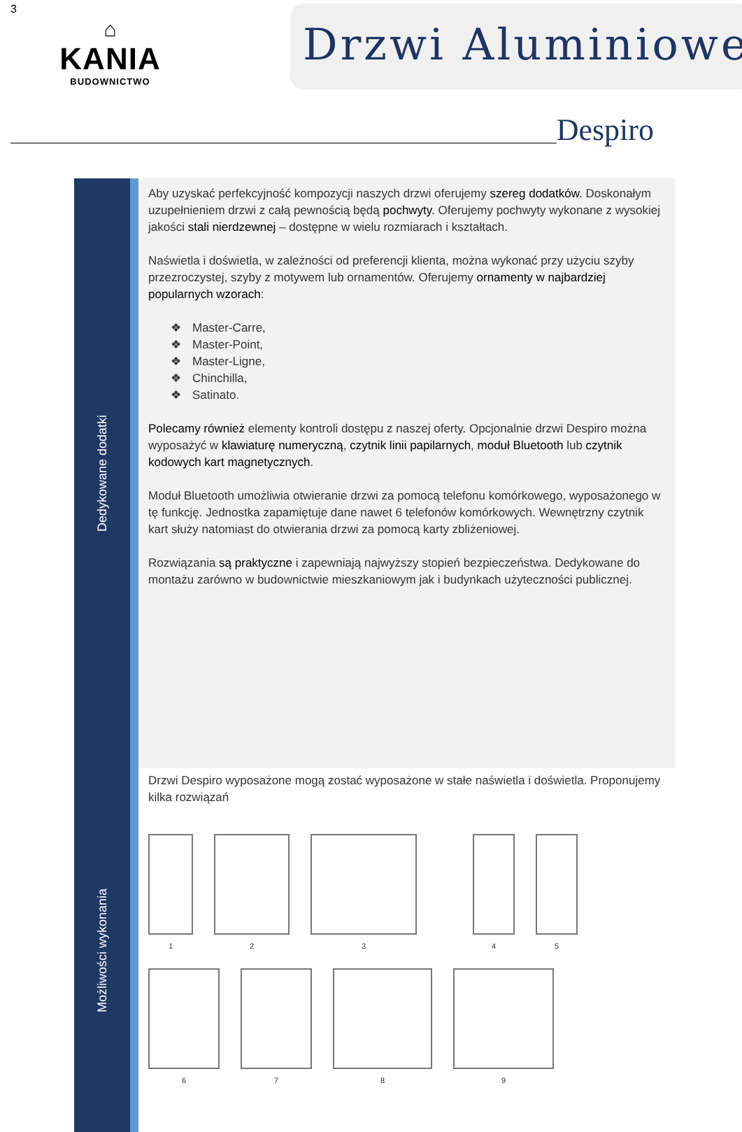3
⌂
KANIA
BUDOWNICTWO
Drzwi Aluminiowe
Despiro
Dedykowane dodatki
Możliwości wykonania
Aby uzyskać perfekcyjność kompozycji naszych drzwi oferujemy szereg dodatków. Doskonałym uzupełnieniem drzwi z całą pewnością będą pochwyty. Oferujemy pochwyty wykonane z wysokiej jakości stali nierdzewnej – dostępne w wielu rozmiarach i kształtach.
Naświetla i doświetla, w zależności od preferencji klienta, można wykonać przy użyciu szyby przezroczystej, szyby z motywem lub ornamentów. Oferujemy ornamenty w najbardziej popularnych wzorach:
Master-Carre,
Master-Point,
Master-Ligne,
Chinchilla,
Satinato.
Polecamy również elementy kontroli dostępu z naszej oferty. Opcjonalnie drzwi Despiro można wyposażyć w klawiaturę numeryczną, czytnik linii papilarnych, moduł Bluetooth lub czytnik kodowych kart magnetycznych.
Moduł Bluetooth umożliwia otwieranie drzwi za pomocą telefonu komórkowego, wyposażonego w tę funkcję. Jednostka zapamiętuje dane nawet 6 telefonów komórkowych. Wewnętrzny czytnik kart służy natomiast do otwierania drzwi za pomocą karty zbliżeniowej.
Rozwiązania są praktyczne i zapewniają najwyższy stopień bezpieczeństwa. Dedykowane do montażu zarówno w budownictwie mieszkaniowym jak i budynkach użyteczności publicznej.
Drzwi Despiro wyposażone mogą zostać wyposażone w stałe naświetla i doświetla. Proponujemy kilka rozwiązań
1
2
3
4
5
6
7
8
9